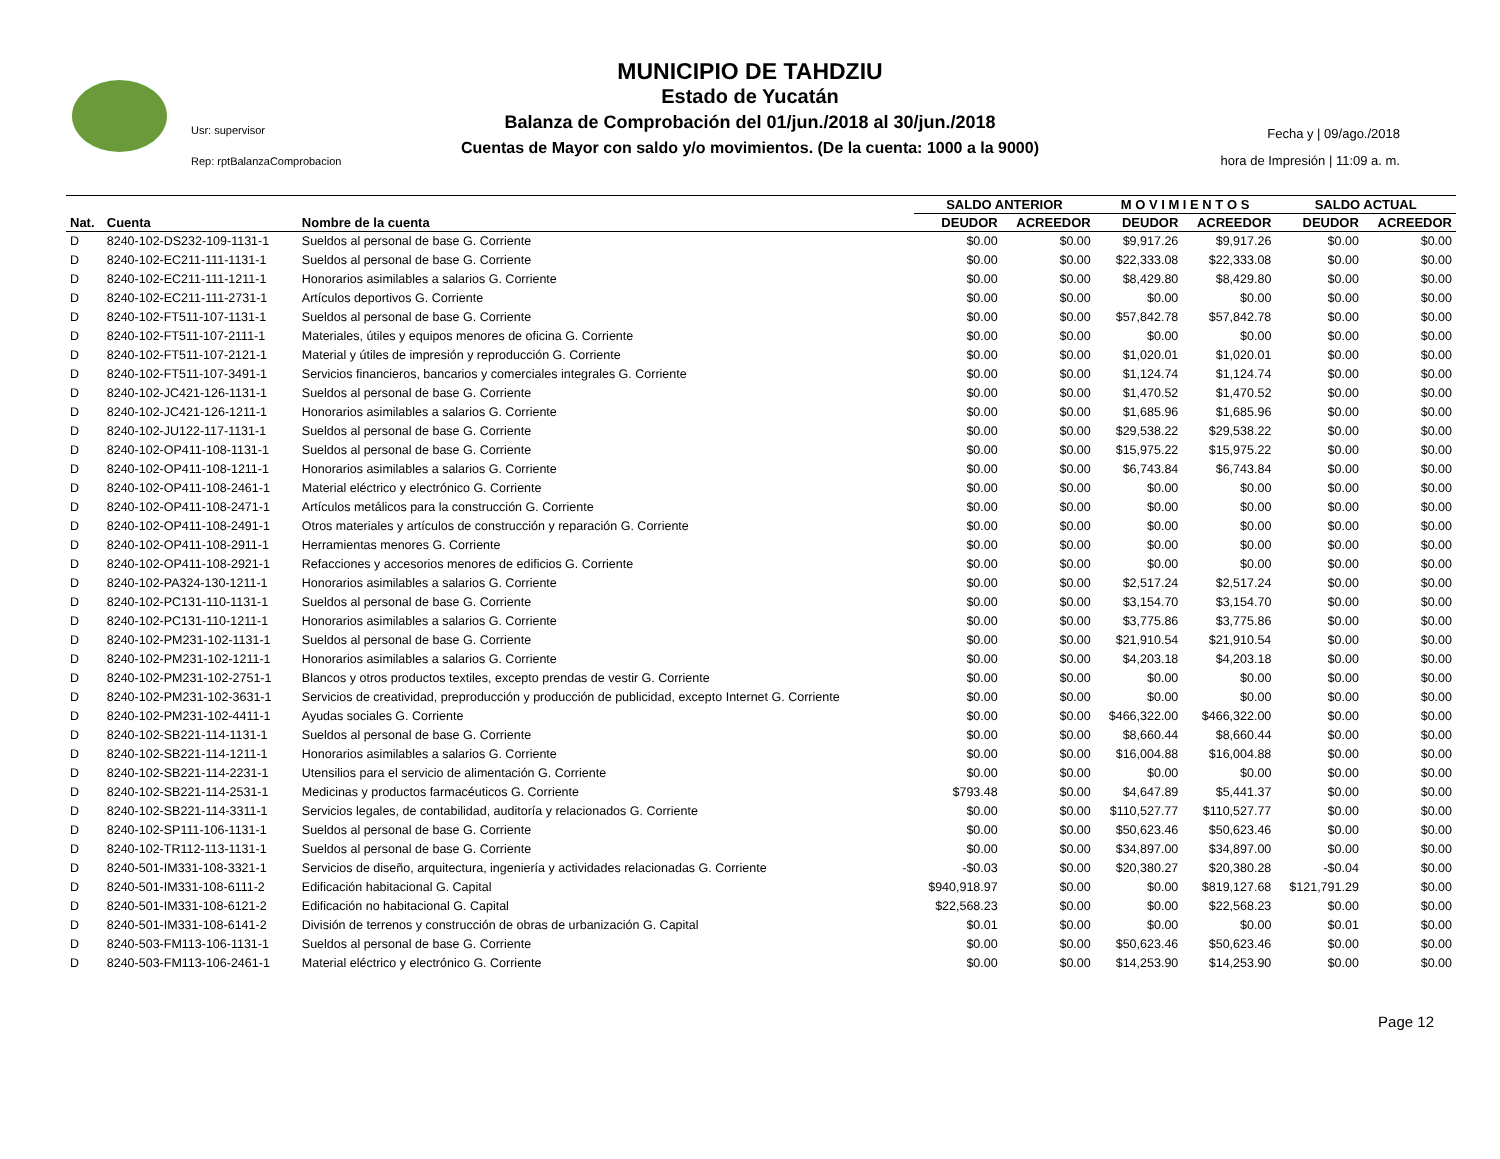Usr: supervisor
Rep: rptBalanzaComprobacion
MUNICIPIO DE TAHDZIU
Estado de Yucatán
Balanza de Comprobación del 01/jun./2018 al 30/jun./2018
Cuentas de Mayor con saldo y/o movimientos. (De la cuenta: 1000 a la 9000)
Fecha y | 09/ago./2018
hora de Impresión | 11:09 a. m.
| | | | SALDO ANTERIOR | | M O V I M I E N T O S | | SALDO ACTUAL | |
| --- | --- | --- | --- | --- | --- | --- | --- | --- |
| Nat. | Cuenta | Nombre de la cuenta | DEUDOR | ACREEDOR | DEUDOR | ACREEDOR | DEUDOR | ACREEDOR |
| D | 8240-102-DS232-109-1131-1 | Sueldos al personal de base G. Corriente | $0.00 | $0.00 | $9,917.26 | $9,917.26 | $0.00 | $0.00 |
| D | 8240-102-EC211-111-1131-1 | Sueldos al personal de base G. Corriente | $0.00 | $0.00 | $22,333.08 | $22,333.08 | $0.00 | $0.00 |
| D | 8240-102-EC211-111-1211-1 | Honorarios asimilables a salarios G. Corriente | $0.00 | $0.00 | $8,429.80 | $8,429.80 | $0.00 | $0.00 |
| D | 8240-102-EC211-111-2731-1 | Artículos deportivos G. Corriente | $0.00 | $0.00 | $0.00 | $0.00 | $0.00 | $0.00 |
| D | 8240-102-FT511-107-1131-1 | Sueldos al personal de base G. Corriente | $0.00 | $0.00 | $57,842.78 | $57,842.78 | $0.00 | $0.00 |
| D | 8240-102-FT511-107-2111-1 | Materiales, útiles y equipos menores de oficina G. Corriente | $0.00 | $0.00 | $0.00 | $0.00 | $0.00 | $0.00 |
| D | 8240-102-FT511-107-2121-1 | Material y útiles de impresión y reproducción G. Corriente | $0.00 | $0.00 | $1,020.01 | $1,020.01 | $0.00 | $0.00 |
| D | 8240-102-FT511-107-3491-1 | Servicios financieros, bancarios y comerciales integrales G. Corriente | $0.00 | $0.00 | $1,124.74 | $1,124.74 | $0.00 | $0.00 |
| D | 8240-102-JC421-126-1131-1 | Sueldos al personal de base G. Corriente | $0.00 | $0.00 | $1,470.52 | $1,470.52 | $0.00 | $0.00 |
| D | 8240-102-JC421-126-1211-1 | Honorarios asimilables a salarios G. Corriente | $0.00 | $0.00 | $1,685.96 | $1,685.96 | $0.00 | $0.00 |
| D | 8240-102-JU122-117-1131-1 | Sueldos al personal de base G. Corriente | $0.00 | $0.00 | $29,538.22 | $29,538.22 | $0.00 | $0.00 |
| D | 8240-102-OP411-108-1131-1 | Sueldos al personal de base G. Corriente | $0.00 | $0.00 | $15,975.22 | $15,975.22 | $0.00 | $0.00 |
| D | 8240-102-OP411-108-1211-1 | Honorarios asimilables a salarios G. Corriente | $0.00 | $0.00 | $6,743.84 | $6,743.84 | $0.00 | $0.00 |
| D | 8240-102-OP411-108-2461-1 | Material eléctrico y electrónico G. Corriente | $0.00 | $0.00 | $0.00 | $0.00 | $0.00 | $0.00 |
| D | 8240-102-OP411-108-2471-1 | Artículos metálicos para la construcción G. Corriente | $0.00 | $0.00 | $0.00 | $0.00 | $0.00 | $0.00 |
| D | 8240-102-OP411-108-2491-1 | Otros materiales y artículos de construcción y reparación G. Corriente | $0.00 | $0.00 | $0.00 | $0.00 | $0.00 | $0.00 |
| D | 8240-102-OP411-108-2911-1 | Herramientas menores G. Corriente | $0.00 | $0.00 | $0.00 | $0.00 | $0.00 | $0.00 |
| D | 8240-102-OP411-108-2921-1 | Refacciones y accesorios menores de edificios G. Corriente | $0.00 | $0.00 | $0.00 | $0.00 | $0.00 | $0.00 |
| D | 8240-102-PA324-130-1211-1 | Honorarios asimilables a salarios G. Corriente | $0.00 | $0.00 | $2,517.24 | $2,517.24 | $0.00 | $0.00 |
| D | 8240-102-PC131-110-1131-1 | Sueldos al personal de base G. Corriente | $0.00 | $0.00 | $3,154.70 | $3,154.70 | $0.00 | $0.00 |
| D | 8240-102-PC131-110-1211-1 | Honorarios asimilables a salarios G. Corriente | $0.00 | $0.00 | $3,775.86 | $3,775.86 | $0.00 | $0.00 |
| D | 8240-102-PM231-102-1131-1 | Sueldos al personal de base G. Corriente | $0.00 | $0.00 | $21,910.54 | $21,910.54 | $0.00 | $0.00 |
| D | 8240-102-PM231-102-1211-1 | Honorarios asimilables a salarios G. Corriente | $0.00 | $0.00 | $4,203.18 | $4,203.18 | $0.00 | $0.00 |
| D | 8240-102-PM231-102-2751-1 | Blancos y otros productos textiles, excepto prendas de vestir G. Corriente | $0.00 | $0.00 | $0.00 | $0.00 | $0.00 | $0.00 |
| D | 8240-102-PM231-102-3631-1 | Servicios de creatividad, preproducción y producción de publicidad, excepto Internet G. Corriente | $0.00 | $0.00 | $0.00 | $0.00 | $0.00 | $0.00 |
| D | 8240-102-PM231-102-4411-1 | Ayudas sociales G. Corriente | $0.00 | $0.00 | $466,322.00 | $466,322.00 | $0.00 | $0.00 |
| D | 8240-102-SB221-114-1131-1 | Sueldos al personal de base G. Corriente | $0.00 | $0.00 | $8,660.44 | $8,660.44 | $0.00 | $0.00 |
| D | 8240-102-SB221-114-1211-1 | Honorarios asimilables a salarios G. Corriente | $0.00 | $0.00 | $16,004.88 | $16,004.88 | $0.00 | $0.00 |
| D | 8240-102-SB221-114-2231-1 | Utensilios para el servicio de alimentación G. Corriente | $0.00 | $0.00 | $0.00 | $0.00 | $0.00 | $0.00 |
| D | 8240-102-SB221-114-2531-1 | Medicinas y productos farmacéuticos G. Corriente | $793.48 | $0.00 | $4,647.89 | $5,441.37 | $0.00 | $0.00 |
| D | 8240-102-SB221-114-3311-1 | Servicios legales, de contabilidad, auditoría y relacionados G. Corriente | $0.00 | $0.00 | $110,527.77 | $110,527.77 | $0.00 | $0.00 |
| D | 8240-102-SP111-106-1131-1 | Sueldos al personal de base G. Corriente | $0.00 | $0.00 | $50,623.46 | $50,623.46 | $0.00 | $0.00 |
| D | 8240-102-TR112-113-1131-1 | Sueldos al personal de base G. Corriente | $0.00 | $0.00 | $34,897.00 | $34,897.00 | $0.00 | $0.00 |
| D | 8240-501-IM331-108-3321-1 | Servicios de diseño, arquitectura, ingeniería y actividades relacionadas G. Corriente | -$0.03 | $0.00 | $20,380.27 | $20,380.28 | -$0.04 | $0.00 |
| D | 8240-501-IM331-108-6111-2 | Edificación habitacional G. Capital | $940,918.97 | $0.00 | $0.00 | $819,127.68 | $121,791.29 | $0.00 |
| D | 8240-501-IM331-108-6121-2 | Edificación no habitacional G. Capital | $22,568.23 | $0.00 | $0.00 | $22,568.23 | $0.00 | $0.00 |
| D | 8240-501-IM331-108-6141-2 | División de terrenos y construcción de obras de urbanización G. Capital | $0.01 | $0.00 | $0.00 | $0.00 | $0.01 | $0.00 |
| D | 8240-503-FM113-106-1131-1 | Sueldos al personal de base G. Corriente | $0.00 | $0.00 | $50,623.46 | $50,623.46 | $0.00 | $0.00 |
| D | 8240-503-FM113-106-2461-1 | Material eléctrico y electrónico G. Corriente | $0.00 | $0.00 | $14,253.90 | $14,253.90 | $0.00 | $0.00 |
Page 12